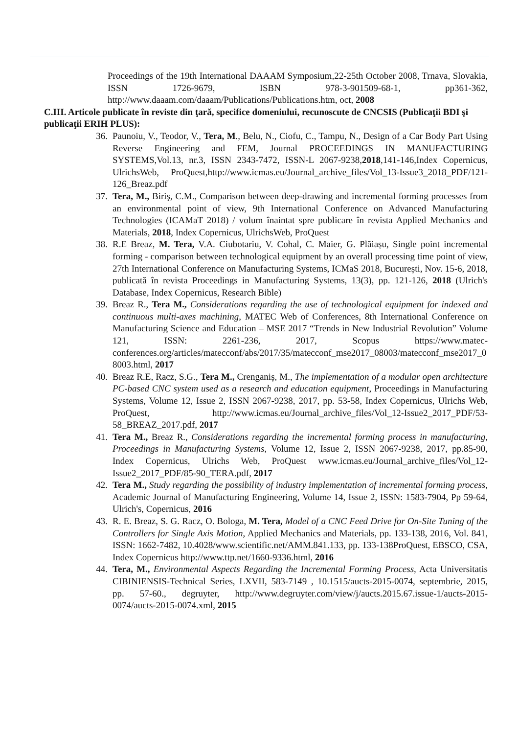Proceedings of the 19th International DAAAM Symposium,22-25th October 2008, Trnava, Slovakia, ISSN 1726-9679, ISBN 978-3-901509-68-1, pp361-362, http://www.daaam.com/daaam/Publications/Publications.htm, oct, 2008
C.III. Articole publicate în reviste din ţară, specifice domeniului, recunoscute de CNCSIS (Publicaţii BDI şi publicaţii ERIH PLUS):
36. Paunoiu, V., Teodor, V., Tera, M., Belu, N., Ciofu, C., Tampu, N., Design of a Car Body Part Using Reverse Engineering and FEM, Journal PROCEEDINGS IN MANUFACTURING SYSTEMS,Vol.13, nr.3, ISSN 2343-7472, ISSN-L 2067-9238,2018,141-146,Index Copernicus, UlrichsWeb, ProQuest,http://www.icmas.eu/Journal_archive_files/Vol_13-Issue3_2018_PDF/121-126_Breaz.pdf
37. Tera, M., Biriş, C.M., Comparison between deep-drawing and incremental forming processes from an environmental point of view, 9th International Conference on Advanced Manufacturing Technologies (ICAMaT 2018) / volum înaintat spre publicare în revista Applied Mechanics and Materials, 2018, Index Copernicus, UlrichsWeb, ProQuest
38. R.E Breaz, M. Tera, V.A. Ciubotariu, V. Cohal, C. Maier, G. Plăiașu, Single point incremental forming - comparison between technological equipment by an overall processing time point of view, 27th International Conference on Manufacturing Systems, ICMaS 2018, București, Nov. 15-6, 2018, publicată în revista Proceedings in Manufacturing Systems, 13(3), pp. 121-126, 2018 (Ulrich's Database, Index Copernicus, Research Bible)
39. Breaz R., Tera M., Considerations regarding the use of technological equipment for indexed and continuous multi-axes machining, MATEC Web of Conferences, 8th International Conference on Manufacturing Science and Education – MSE 2017 “Trends in New Industrial Revolution” Volume 121, ISSN: 2261-236, 2017, Scopus https://www.matec-conferences.org/articles/matecconf/abs/2017/35/matecconf_mse2017_08003/matecconf_mse2017_08003.html, 2017
40. Breaz R.E, Racz, S.G., Tera M., Crenganiș, M., The implementation of a modular open architecture PC-based CNC system used as a research and education equipment, Proceedings in Manufacturing Systems, Volume 12, Issue 2, ISSN 2067-9238, 2017, pp. 53-58, Index Copernicus, Ulrichs Web, ProQuest, http://www.icmas.eu/Journal_archive_files/Vol_12-Issue2_2017_PDF/53-58_BREAZ_2017.pdf, 2017
41. Tera M., Breaz R., Considerations regarding the incremental forming process in manufacturing, Proceedings in Manufacturing Systems, Volume 12, Issue 2, ISSN 2067-9238, 2017, pp.85-90, Index Copernicus, Ulrichs Web, ProQuest www.icmas.eu/Journal_archive_files/Vol_12-Issue2_2017_PDF/85-90_TERA.pdf, 2017
42. Tera M., Study regarding the possibility of industry implementation of incremental forming process, Academic Journal of Manufacturing Engineering, Volume 14, Issue 2, ISSN: 1583-7904, Pp 59-64, Ulrich's, Copernicus, 2016
43. R. E. Breaz, S. G. Racz, O. Bologa, M. Tera, Model of a CNC Feed Drive for On-Site Tuning of the Controllers for Single Axis Motion, Applied Mechanics and Materials, pp. 133-138, 2016, Vol. 841, ISSN: 1662-7482, 10.4028/www.scientific.net/AMM.841.133, pp. 133-138ProQuest, EBSCO, CSA, Index Copernicus http://www.ttp.net/1660-9336.html, 2016
44. Tera, M., Environmental Aspects Regarding the Incremental Forming Process, Acta Universitatis CIBINIENSIS-Technical Series, LXVII, 583-7149 , 10.1515/aucts-2015-0074, septembrie, 2015, pp. 57-60., degruyter, http://www.degruyter.com/view/j/aucts.2015.67.issue-1/aucts-2015-0074/aucts-2015-0074.xml, 2015